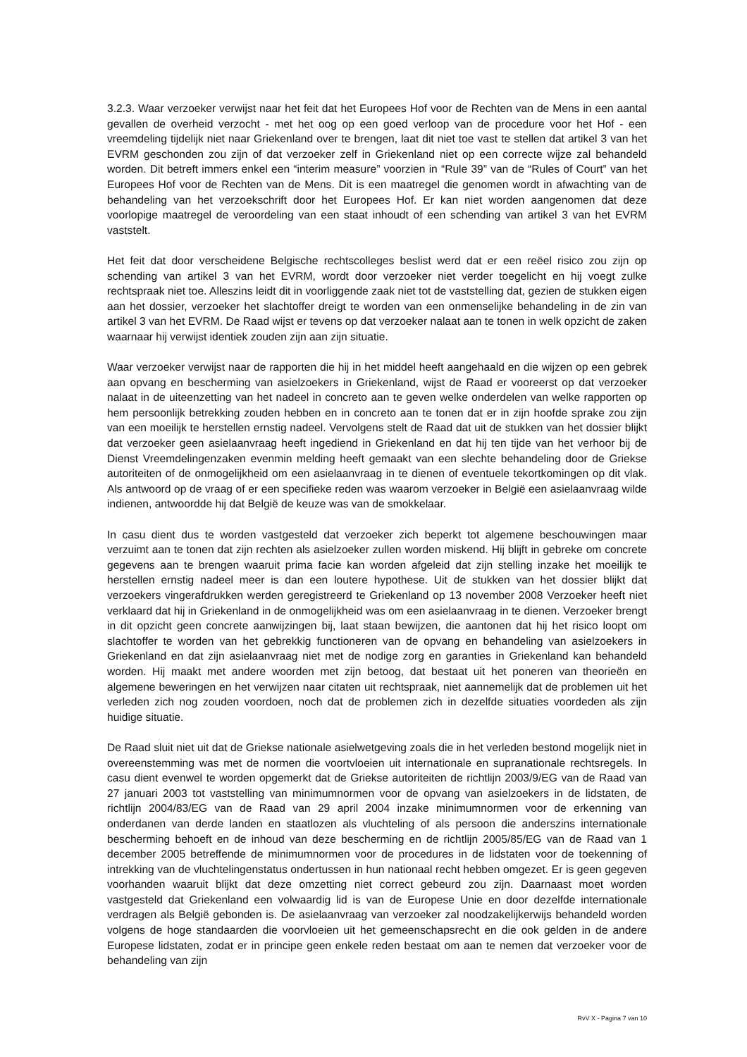3.2.3. Waar verzoeker verwijst naar het feit dat het Europees Hof voor de Rechten van de Mens in een aantal gevallen de overheid verzocht - met het oog op een goed verloop van de procedure voor het Hof - een vreemdeling tijdelijk niet naar Griekenland over te brengen, laat dit niet toe vast te stellen dat artikel 3 van het EVRM geschonden zou zijn of dat verzoeker zelf in Griekenland niet op een correcte wijze zal behandeld worden. Dit betreft immers enkel een “interim measure” voorzien in “Rule 39” van de “Rules of Court” van het Europees Hof voor de Rechten van de Mens. Dit is een maatregel die genomen wordt in afwachting van de behandeling van het verzoekschrift door het Europees Hof. Er kan niet worden aangenomen dat deze voorlopige maatregel de veroordeling van een staat inhoudt of een schending van artikel 3 van het EVRM vaststelt.
Het feit dat door verscheidene Belgische rechtscolleges beslist werd dat er een reëel risico zou zijn op schending van artikel 3 van het EVRM, wordt door verzoeker niet verder toegelicht en hij voegt zulke rechtspraak niet toe. Alleszins leidt dit in voorliggende zaak niet tot de vaststelling dat, gezien de stukken eigen aan het dossier, verzoeker het slachtoffer dreigt te worden van een onmenselijke behandeling in de zin van artikel 3 van het EVRM. De Raad wijst er tevens op dat verzoeker nalaat aan te tonen in welk opzicht de zaken waarnaar hij verwijst identiek zouden zijn aan zijn situatie.
Waar verzoeker verwijst naar de rapporten die hij in het middel heeft aangehaald en die wijzen op een gebrek aan opvang en bescherming van asielzoekers in Griekenland, wijst de Raad er vooreerst op dat verzoeker nalaat in de uiteenzetting van het nadeel in concreto aan te geven welke onderdelen van welke rapporten op hem persoonlijk betrekking zouden hebben en in concreto aan te tonen dat er in zijn hoofde sprake zou zijn van een moeilijk te herstellen ernstig nadeel. Vervolgens stelt de Raad dat uit de stukken van het dossier blijkt dat verzoeker geen asielaanvraag heeft ingediend in Griekenland en dat hij ten tijde van het verhoor bij de Dienst Vreemdelingenzaken evenmin melding heeft gemaakt van een slechte behandeling door de Griekse autoriteiten of de onmogelijkheid om een asielaanvraag in te dienen of eventuele tekortkomingen op dit vlak. Als antwoord op de vraag of er een specifieke reden was waarom verzoeker in België een asielaanvraag wilde indienen, antwoordde hij dat België de keuze was van de smokkelaar.
In casu dient dus te worden vastgesteld dat verzoeker zich beperkt tot algemene beschouwingen maar verzuimt aan te tonen dat zijn rechten als asielzoeker zullen worden miskend. Hij blijft in gebreke om concrete gegevens aan te brengen waaruit prima facie kan worden afgeleid dat zijn stelling inzake het moeilijk te herstellen ernstig nadeel meer is dan een loutere hypothese. Uit de stukken van het dossier blijkt dat verzoekers vingerafdrukken werden geregistreerd te Griekenland op 13 november 2008 Verzoeker heeft niet verklaard dat hij in Griekenland in de onmogelijkheid was om een asielaanvraag in te dienen. Verzoeker brengt in dit opzicht geen concrete aanwijzingen bij, laat staan bewijzen, die aantonen dat hij het risico loopt om slachtoffer te worden van het gebrekkig functioneren van de opvang en behandeling van asielzoekers in Griekenland en dat zijn asielaanvraag niet met de nodige zorg en garanties in Griekenland kan behandeld worden. Hij maakt met andere woorden met zijn betoog, dat bestaat uit het poneren van theorieën en algemene beweringen en het verwijzen naar citaten uit rechtspraak, niet aannemelijk dat de problemen uit het verleden zich nog zouden voordoen, noch dat de problemen zich in dezelfde situaties voordeden als zijn huidige situatie.
De Raad sluit niet uit dat de Griekse nationale asielwetgeving zoals die in het verleden bestond mogelijk niet in overeenstemming was met de normen die voortvloeien uit internationale en supranationale rechtsregels. In casu dient evenwel te worden opgemerkt dat de Griekse autoriteiten de richtlijn 2003/9/EG van de Raad van 27 januari 2003 tot vaststelling van minimumnormen voor de opvang van asielzoekers in de lidstaten, de richtlijn 2004/83/EG van de Raad van 29 april 2004 inzake minimumnormen voor de erkenning van onderdanen van derde landen en staatlozen als vluchteling of als persoon die anderszins internationale bescherming behoeft en de inhoud van deze bescherming en de richtlijn 2005/85/EG van de Raad van 1 december 2005 betreffende de minimumnormen voor de procedures in de lidstaten voor de toekenning of intrekking van de vluchtelingenstatus ondertussen in hun nationaal recht hebben omgezet. Er is geen gegeven voorhanden waaruit blijkt dat deze omzetting niet correct gebeurd zou zijn. Daarnaast moet worden vastgesteld dat Griekenland een volwaardig lid is van de Europese Unie en door dezelfde internationale verdragen als België gebonden is. De asielaanvraag van verzoeker zal noodzakelijkerwijs behandeld worden volgens de hoge standaarden die voorvloeien uit het gemeenschapsrecht en die ook gelden in de andere Europese lidstaten, zodat er in principe geen enkele reden bestaat om aan te nemen dat verzoeker voor de behandeling van zijn
RvV X - Pagina 7 van 10